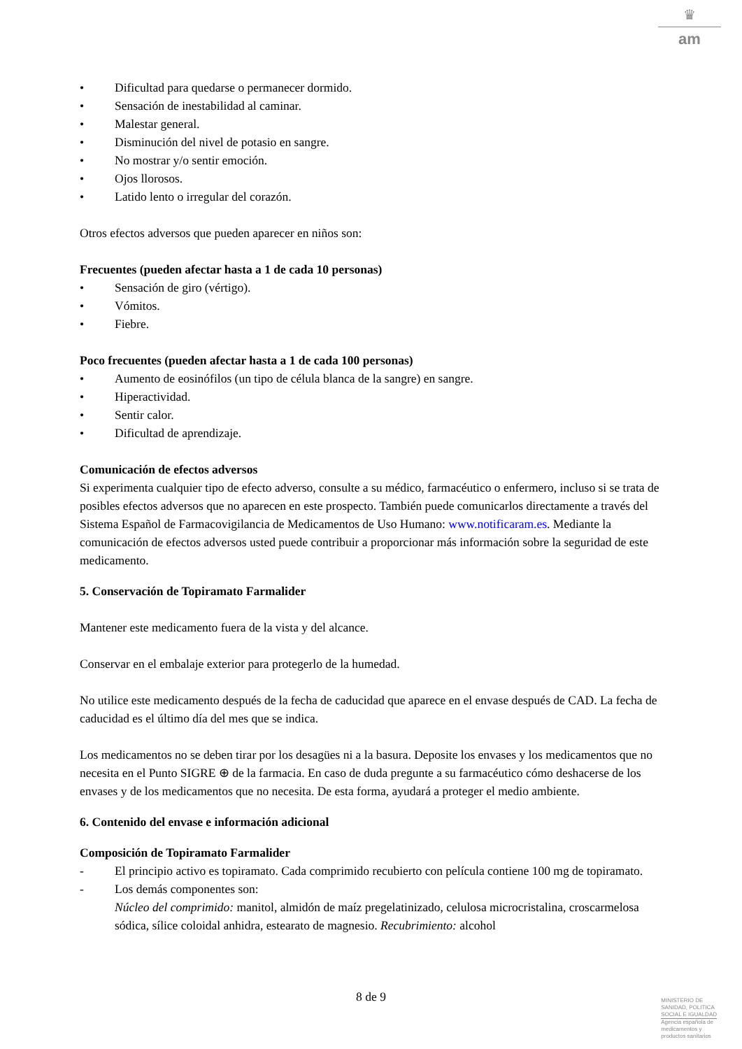♛
am
• Dificultad para quedarse o permanecer dormido.
• Sensación de inestabilidad al caminar.
• Malestar general.
• Disminución del nivel de potasio en sangre.
• No mostrar y/o sentir emoción.
• Ojos llorosos.
• Latido lento o irregular del corazón.
Otros efectos adversos que pueden aparecer en niños son:
Frecuentes (pueden afectar hasta a 1 de cada 10 personas)
• Sensación de giro (vértigo).
• Vómitos.
• Fiebre.
Poco frecuentes (pueden afectar hasta a 1 de cada 100 personas)
• Aumento de eosinófilos (un tipo de célula blanca de la sangre) en sangre.
• Hiperactividad.
• Sentir calor.
• Dificultad de aprendizaje.
Comunicación de efectos adversos
Si experimenta cualquier tipo de efecto adverso, consulte a su médico, farmacéutico o enfermero, incluso si se trata de posibles efectos adversos que no aparecen en este prospecto. También puede comunicarlos directamente a través del Sistema Español de Farmacovigilancia de Medicamentos de Uso Humano: www.notificaram.es. Mediante la comunicación de efectos adversos usted puede contribuir a proporcionar más información sobre la seguridad de este medicamento.
5. Conservación de Topiramato Farmalider
Mantener este medicamento fuera de la vista y del alcance.
Conservar en el embalaje exterior para protegerlo de la humedad.
No utilice este medicamento después de la fecha de caducidad que aparece en el envase después de CAD. La fecha de caducidad es el último día del mes que se indica.
Los medicamentos no se deben tirar por los desagües ni a la basura. Deposite los envases y los medicamentos que no necesita en el Punto SIGRE ⊕ de la farmacia. En caso de duda pregunte a su farmacéutico cómo deshacerse de los envases y de los medicamentos que no necesita. De esta forma, ayudará a proteger el medio ambiente.
6. Contenido del envase e información adicional
Composición de Topiramato Farmalider
- El principio activo es topiramato. Cada comprimido recubierto con película contiene 100 mg de topiramato.
- Los demás componentes son:
Núcleo del comprimido: manitol, almidón de maíz pregelatinizado, celulosa microcristalina, croscarmelosa sódica, sílice coloidal anhidra, estearato de magnesio. Recubrimiento: alcohol
8 de 9
MINISTERIO DE
SANIDAD, POLITICA
SOCIAL E IGUALDAD
Agencia española de
medicamentos y
productos sanitarios